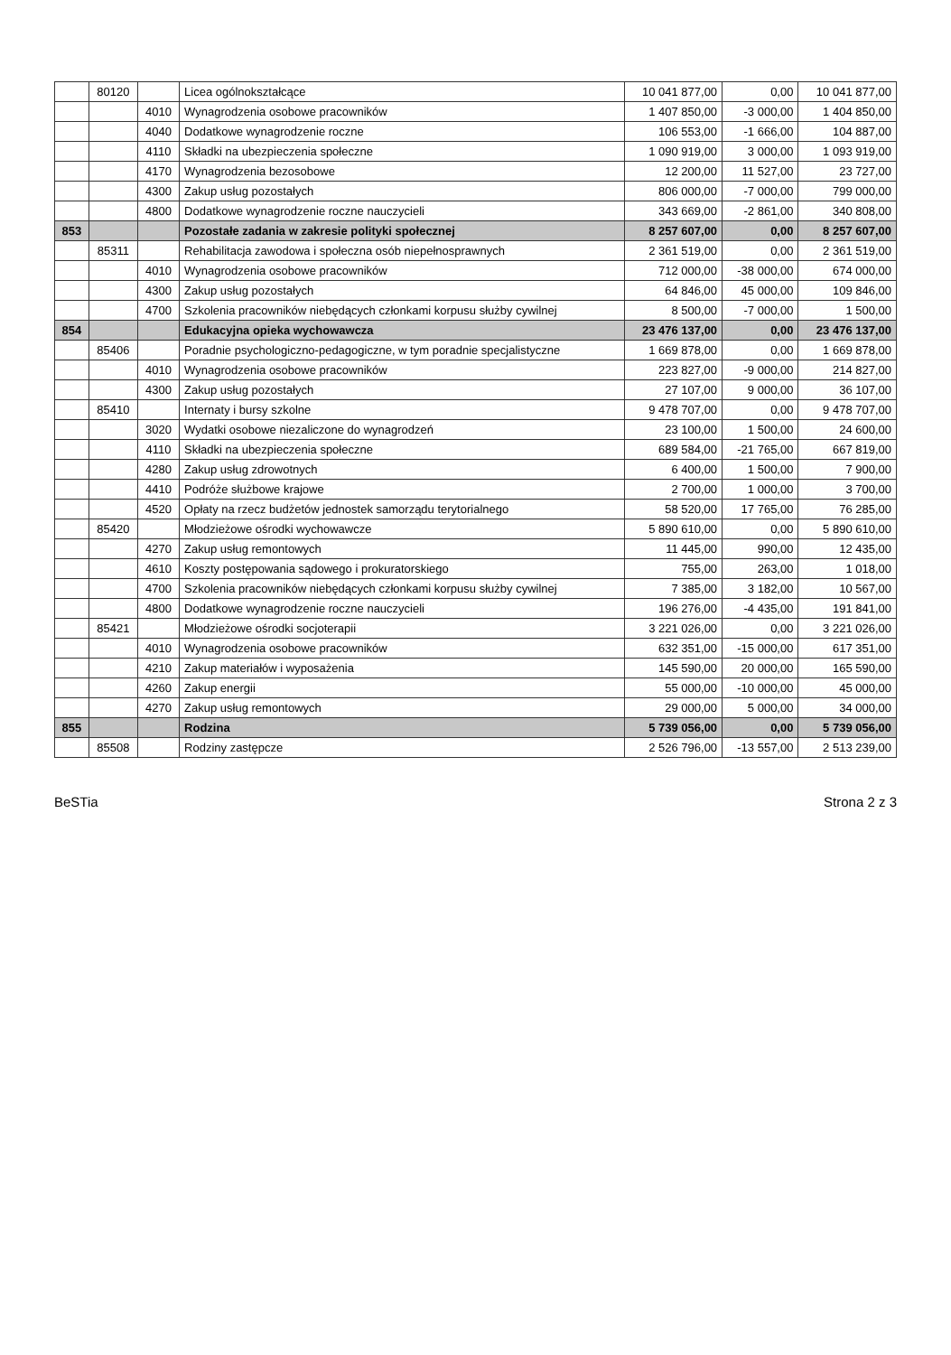| | 80120 | | Licea ogólnokształcące | 10 041 877,00 | 0,00 | 10 041 877,00 |
| | | 4010 | Wynagrodzenia osobowe pracowników | 1 407 850,00 | -3 000,00 | 1 404 850,00 |
| | | 4040 | Dodatkowe wynagrodzenie roczne | 106 553,00 | -1 666,00 | 104 887,00 |
| | | 4110 | Składki na ubezpieczenia społeczne | 1 090 919,00 | 3 000,00 | 1 093 919,00 |
| | | 4170 | Wynagrodzenia bezosobowe | 12 200,00 | 11 527,00 | 23 727,00 |
| | | 4300 | Zakup usług pozostałych | 806 000,00 | -7 000,00 | 799 000,00 |
| | | 4800 | Dodatkowe wynagrodzenie roczne nauczycieli | 343 669,00 | -2 861,00 | 340 808,00 |
| 853 | | | Pozostałe zadania w zakresie polityki społecznej | 8 257 607,00 | 0,00 | 8 257 607,00 |
| | 85311 | | Rehabilitacja zawodowa i społeczna osób niepełnosprawnych | 2 361 519,00 | 0,00 | 2 361 519,00 |
| | | 4010 | Wynagrodzenia osobowe pracowników | 712 000,00 | -38 000,00 | 674 000,00 |
| | | 4300 | Zakup usług pozostałych | 64 846,00 | 45 000,00 | 109 846,00 |
| | | 4700 | Szkolenia pracowników niebędących członkami korpusu służby cywilnej | 8 500,00 | -7 000,00 | 1 500,00 |
| 854 | | | Edukacyjna opieka wychowawcza | 23 476 137,00 | 0,00 | 23 476 137,00 |
| | 85406 | | Poradnie psychologiczno-pedagogiczne, w tym poradnie specjalistyczne | 1 669 878,00 | 0,00 | 1 669 878,00 |
| | | 4010 | Wynagrodzenia osobowe pracowników | 223 827,00 | -9 000,00 | 214 827,00 |
| | | 4300 | Zakup usług pozostałych | 27 107,00 | 9 000,00 | 36 107,00 |
| | 85410 | | Internaty i bursy szkolne | 9 478 707,00 | 0,00 | 9 478 707,00 |
| | | 3020 | Wydatki osobowe niezaliczone do wynagrodzeń | 23 100,00 | 1 500,00 | 24 600,00 |
| | | 4110 | Składki na ubezpieczenia społeczne | 689 584,00 | -21 765,00 | 667 819,00 |
| | | 4280 | Zakup usług zdrowotnych | 6 400,00 | 1 500,00 | 7 900,00 |
| | | 4410 | Podróże służbowe krajowe | 2 700,00 | 1 000,00 | 3 700,00 |
| | | 4520 | Opłaty na rzecz budżetów jednostek samorządu terytorialnego | 58 520,00 | 17 765,00 | 76 285,00 |
| | 85420 | | Młodzieżowe ośrodki wychowawcze | 5 890 610,00 | 0,00 | 5 890 610,00 |
| | | 4270 | Zakup usług remontowych | 11 445,00 | 990,00 | 12 435,00 |
| | | 4610 | Koszty postępowania sądowego i prokuratorskiego | 755,00 | 263,00 | 1 018,00 |
| | | 4700 | Szkolenia pracowników niebędących członkami korpusu służby cywilnej | 7 385,00 | 3 182,00 | 10 567,00 |
| | | 4800 | Dodatkowe wynagrodzenie roczne nauczycieli | 196 276,00 | -4 435,00 | 191 841,00 |
| | 85421 | | Młodzieżowe ośrodki socjoterapii | 3 221 026,00 | 0,00 | 3 221 026,00 |
| | | 4010 | Wynagrodzenia osobowe pracowników | 632 351,00 | -15 000,00 | 617 351,00 |
| | | 4210 | Zakup materiałów i wyposażenia | 145 590,00 | 20 000,00 | 165 590,00 |
| | | 4260 | Zakup energii | 55 000,00 | -10 000,00 | 45 000,00 |
| | | 4270 | Zakup usług remontowych | 29 000,00 | 5 000,00 | 34 000,00 |
| 855 | | | Rodzina | 5 739 056,00 | 0,00 | 5 739 056,00 |
| | 85508 | | Rodziny zastępcze | 2 526 796,00 | -13 557,00 | 2 513 239,00 |
BeSTia Strona 2 z 3